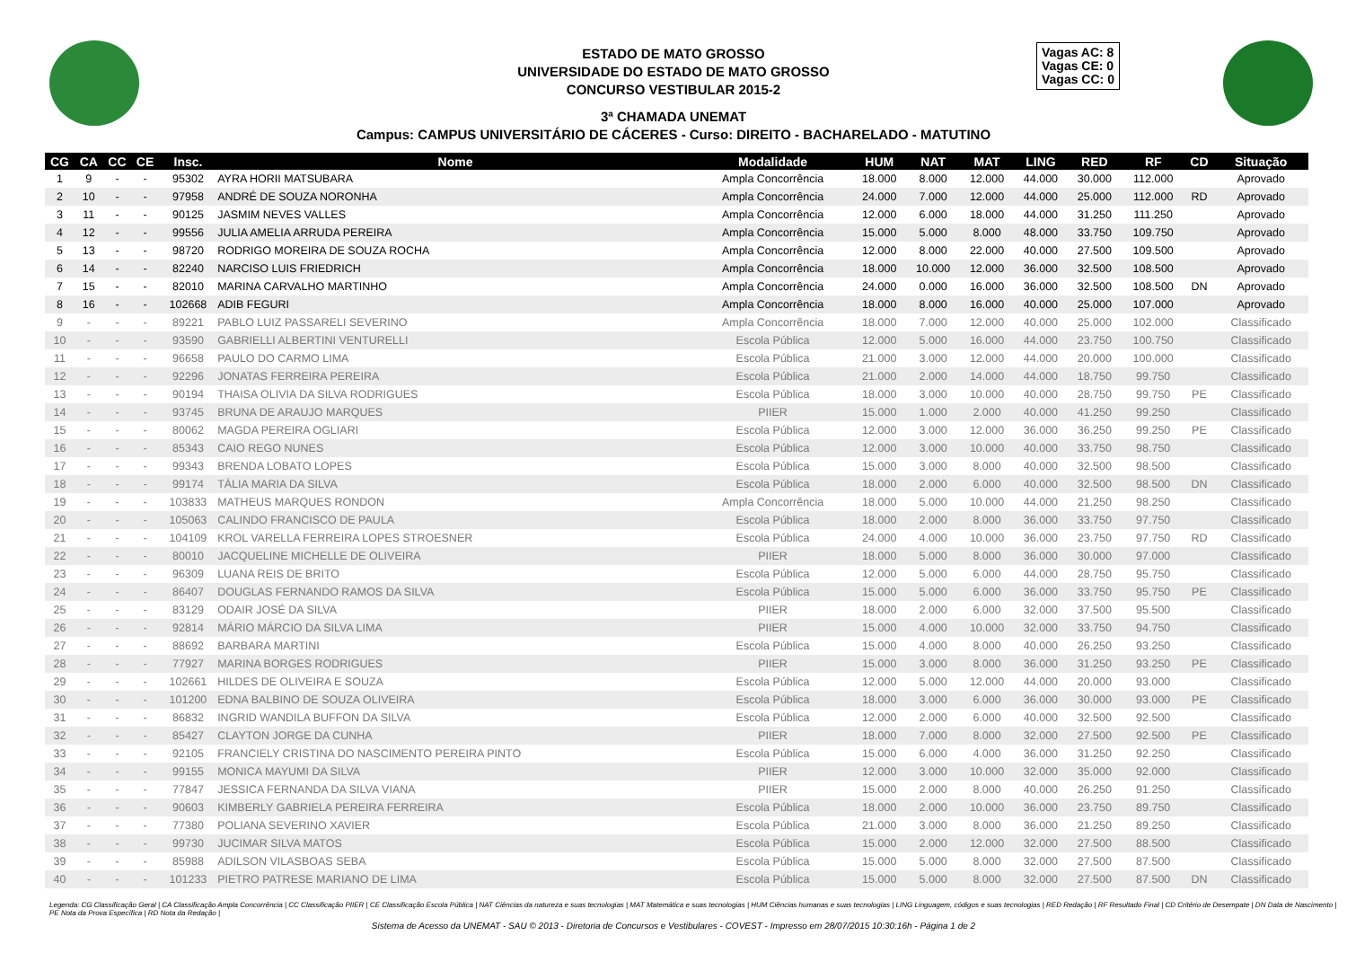ESTADO DE MATO GROSSO
UNIVERSIDADE DO ESTADO DE MATO GROSSO
CONCURSO VESTIBULAR 2015-2
3ª CHAMADA UNEMAT
Campus: CAMPUS UNIVERSITÁRIO DE CÁCERES - Curso: DIREITO - BACHARELADO - MATUTINO
Vagas AC: 8
Vagas CE: 0
Vagas CC: 0
| CG | CA | CC | CE | Insc. | Nome | Modalidade | HUM | NAT | MAT | LING | RED | RF | CD | Situação |
| --- | --- | --- | --- | --- | --- | --- | --- | --- | --- | --- | --- | --- | --- | --- |
| 1 | 9 | - | - | 95302 | AYRA HORII MATSUBARA | Ampla Concorrência | 18.000 | 8.000 | 12.000 | 44.000 | 30.000 | 112.000 | | Aprovado |
| 2 | 10 | - | - | 97958 | ANDRÉ DE SOUZA NORONHA | Ampla Concorrência | 24.000 | 7.000 | 12.000 | 44.000 | 25.000 | 112.000 | RD | Aprovado |
| 3 | 11 | - | - | 90125 | JASMIM NEVES VALLES | Ampla Concorrência | 12.000 | 6.000 | 18.000 | 44.000 | 31.250 | 111.250 | | Aprovado |
| 4 | 12 | - | - | 99556 | JULIA AMELIA ARRUDA PEREIRA | Ampla Concorrência | 15.000 | 5.000 | 8.000 | 48.000 | 33.750 | 109.750 | | Aprovado |
| 5 | 13 | - | - | 98720 | RODRIGO MOREIRA DE SOUZA ROCHA | Ampla Concorrência | 12.000 | 8.000 | 22.000 | 40.000 | 27.500 | 109.500 | | Aprovado |
| 6 | 14 | - | - | 82240 | NARCISO LUIS FRIEDRICH | Ampla Concorrência | 18.000 | 10.000 | 12.000 | 36.000 | 32.500 | 108.500 | | Aprovado |
| 7 | 15 | - | - | 82010 | MARINA CARVALHO MARTINHO | Ampla Concorrência | 24.000 | 0.000 | 16.000 | 36.000 | 32.500 | 108.500 | DN | Aprovado |
| 8 | 16 | - | - | 102668 | ADIB FEGURI | Ampla Concorrência | 18.000 | 8.000 | 16.000 | 40.000 | 25.000 | 107.000 | | Aprovado |
| 9 | - | - | - | 89221 | PABLO LUIZ PASSARELI SEVERINO | Ampla Concorrência | 18.000 | 7.000 | 12.000 | 40.000 | 25.000 | 102.000 | | Classificado |
| 10 | - | - | - | 93590 | GABRIELLI ALBERTINI VENTURELLI | Escola Pública | 12.000 | 5.000 | 16.000 | 44.000 | 23.750 | 100.750 | | Classificado |
| 11 | - | - | - | 96658 | PAULO DO CARMO LIMA | Escola Pública | 21.000 | 3.000 | 12.000 | 44.000 | 20.000 | 100.000 | | Classificado |
| 12 | - | - | - | 92296 | JONATAS FERREIRA PEREIRA | Escola Pública | 21.000 | 2.000 | 14.000 | 44.000 | 18.750 | 99.750 | | Classificado |
| 13 | - | - | - | 90194 | THAISA OLIVIA DA SILVA RODRIGUES | Escola Pública | 18.000 | 3.000 | 10.000 | 40.000 | 28.750 | 99.750 | PE | Classificado |
| 14 | - | - | - | 93745 | BRUNA DE ARAUJO MARQUES | PIIER | 15.000 | 1.000 | 2.000 | 40.000 | 41.250 | 99.250 | | Classificado |
| 15 | - | - | - | 80062 | MAGDA PEREIRA OGLIARI | Escola Pública | 12.000 | 3.000 | 12.000 | 36.000 | 36.250 | 99.250 | PE | Classificado |
| 16 | - | - | - | 85343 | CAIO REGO NUNES | Escola Pública | 12.000 | 3.000 | 10.000 | 40.000 | 33.750 | 98.750 | | Classificado |
| 17 | - | - | - | 99343 | BRENDA LOBATO LOPES | Escola Pública | 15.000 | 3.000 | 8.000 | 40.000 | 32.500 | 98.500 | | Classificado |
| 18 | - | - | - | 99174 | TÁLIA MARIA DA SILVA | Escola Pública | 18.000 | 2.000 | 6.000 | 40.000 | 32.500 | 98.500 | DN | Classificado |
| 19 | - | - | - | 103833 | MATHEUS MARQUES RONDON | Ampla Concorrência | 18.000 | 5.000 | 10.000 | 44.000 | 21.250 | 98.250 | | Classificado |
| 20 | - | - | - | 105063 | CALINDO FRANCISCO DE PAULA | Escola Pública | 18.000 | 2.000 | 8.000 | 36.000 | 33.750 | 97.750 | | Classificado |
| 21 | - | - | - | 104109 | KROL VARELLA FERREIRA LOPES STROESNER | Escola Pública | 24.000 | 4.000 | 10.000 | 36.000 | 23.750 | 97.750 | RD | Classificado |
| 22 | - | - | - | 80010 | JACQUELINE MICHELLE DE OLIVEIRA | PIIER | 18.000 | 5.000 | 8.000 | 36.000 | 30.000 | 97.000 | | Classificado |
| 23 | - | - | - | 96309 | LUANA REIS DE BRITO | Escola Pública | 12.000 | 5.000 | 6.000 | 44.000 | 28.750 | 95.750 | | Classificado |
| 24 | - | - | - | 86407 | DOUGLAS FERNANDO RAMOS DA SILVA | Escola Pública | 15.000 | 5.000 | 6.000 | 36.000 | 33.750 | 95.750 | PE | Classificado |
| 25 | - | - | - | 83129 | ODAIR JOSÉ DA SILVA | PIIER | 18.000 | 2.000 | 6.000 | 32.000 | 37.500 | 95.500 | | Classificado |
| 26 | - | - | - | 92814 | MÁRIO MÁRCIO DA SILVA LIMA | PIIER | 15.000 | 4.000 | 10.000 | 32.000 | 33.750 | 94.750 | | Classificado |
| 27 | - | - | - | 88692 | BARBARA MARTINI | Escola Pública | 15.000 | 4.000 | 8.000 | 40.000 | 26.250 | 93.250 | | Classificado |
| 28 | - | - | - | 77927 | MARINA BORGES RODRIGUES | PIIER | 15.000 | 3.000 | 8.000 | 36.000 | 31.250 | 93.250 | PE | Classificado |
| 29 | - | - | - | 102661 | HILDES DE OLIVEIRA E SOUZA | Escola Pública | 12.000 | 5.000 | 12.000 | 44.000 | 20.000 | 93.000 | | Classificado |
| 30 | - | - | - | 101200 | EDNA BALBINO DE SOUZA OLIVEIRA | Escola Pública | 18.000 | 3.000 | 6.000 | 36.000 | 30.000 | 93.000 | PE | Classificado |
| 31 | - | - | - | 86832 | INGRID WANDILA BUFFON DA SILVA | Escola Pública | 12.000 | 2.000 | 6.000 | 40.000 | 32.500 | 92.500 | | Classificado |
| 32 | - | - | - | 85427 | CLAYTON JORGE DA CUNHA | PIIER | 18.000 | 7.000 | 8.000 | 32.000 | 27.500 | 92.500 | PE | Classificado |
| 33 | - | - | - | 92105 | FRANCIELY CRISTINA DO NASCIMENTO PEREIRA PINTO | Escola Pública | 15.000 | 6.000 | 4.000 | 36.000 | 31.250 | 92.250 | | Classificado |
| 34 | - | - | - | 99155 | MONICA MAYUMI DA SILVA | PIIER | 12.000 | 3.000 | 10.000 | 32.000 | 35.000 | 92.000 | | Classificado |
| 35 | - | - | - | 77847 | JESSICA FERNANDA DA SILVA VIANA | PIIER | 15.000 | 2.000 | 8.000 | 40.000 | 26.250 | 91.250 | | Classificado |
| 36 | - | - | - | 90603 | KIMBERLY GABRIELA PEREIRA FERREIRA | Escola Pública | 18.000 | 2.000 | 10.000 | 36.000 | 23.750 | 89.750 | | Classificado |
| 37 | - | - | - | 77380 | POLIANA SEVERINO XAVIER | Escola Pública | 21.000 | 3.000 | 8.000 | 36.000 | 21.250 | 89.250 | | Classificado |
| 38 | - | - | - | 99730 | JUCIMAR SILVA MATOS | Escola Pública | 15.000 | 2.000 | 12.000 | 32.000 | 27.500 | 88.500 | | Classificado |
| 39 | - | - | - | 85988 | ADILSON VILASBOAS SEBA | Escola Pública | 15.000 | 5.000 | 8.000 | 32.000 | 27.500 | 87.500 | | Classificado |
| 40 | - | - | - | 101233 | PIETRO PATRESE MARIANO DE LIMA | Escola Pública | 15.000 | 5.000 | 8.000 | 32.000 | 27.500 | 87.500 | DN | Classificado |
Legenda: CG Classificação Geral | CA Classificação Ampla Concorrência | CC Classificação PIIER | CE Classificação Escola Pública | NAT Ciências da natureza e suas tecnologias | MAT Matemática e suas tecnologias | HUM Ciências humanas e suas tecnologias | LING Linguagem, códigos e suas tecnologias | RED Redação | RF Resultado Final | CD Critério de Desempate | DN Data de Nascimento | PE Nota da Prova Específica | RD Nota da Redação |
Sistema de Acesso da UNEMAT - SAU © 2013 - Diretoria de Concursos e Vestibulares - COVEST - Impresso em 28/07/2015 10:30:16h - Página 1 de 2